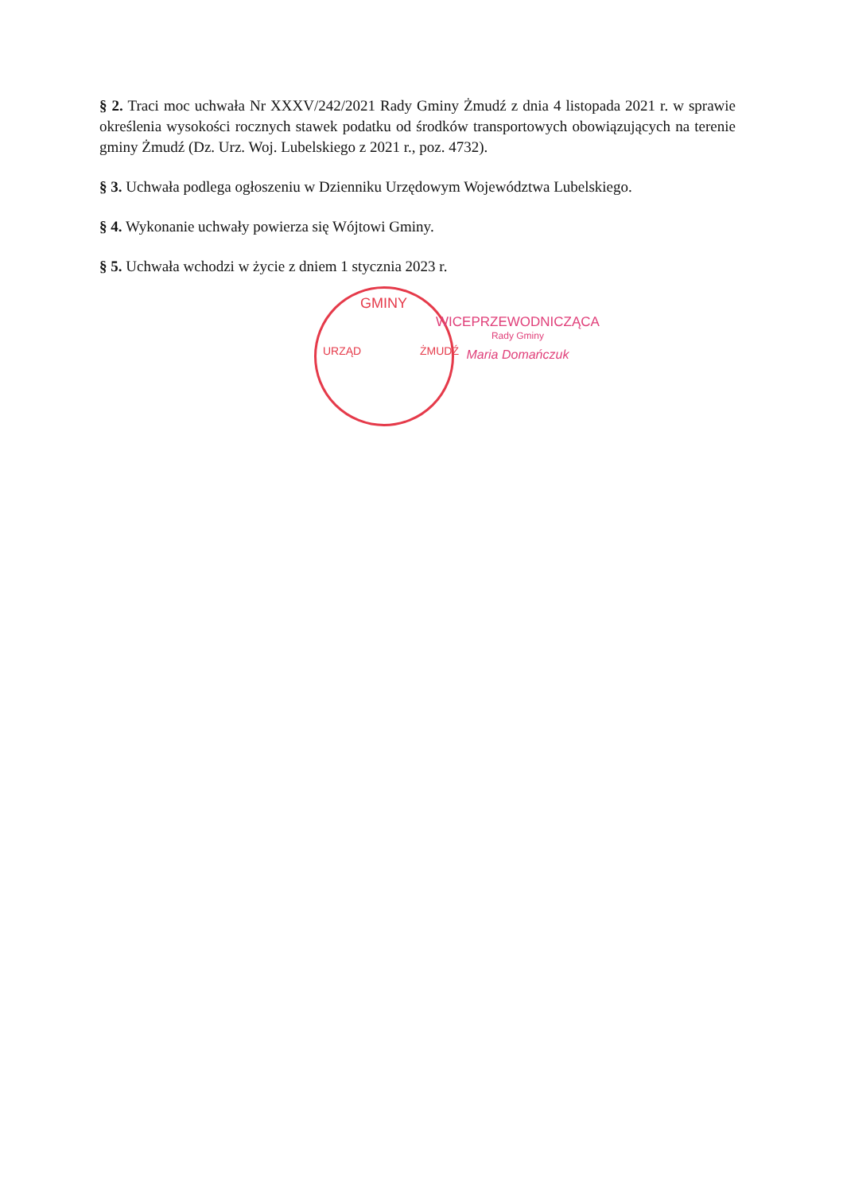§ 2. Traci moc uchwała Nr XXXV/242/2021 Rady Gminy Żmudź z dnia 4 listopada 2021 r. w sprawie określenia wysokości rocznych stawek podatku od środków transportowych obowiązujących na terenie gminy Żmudź (Dz. Urz. Woj. Lubelskiego z 2021 r., poz. 4732).
§ 3. Uchwała podlega ogłoszeniu w Dzienniku Urzędowym Województwa Lubelskiego.
§ 4. Wykonanie uchwały powierza się Wójtowi Gminy.
§ 5. Uchwała wchodzi w życie z dniem 1 stycznia 2023 r.
GMINY
URZĄD ŻMUDŹ
WICEPRZEWODNICZĄCA
Rady Gminy
Maria Domańczuk